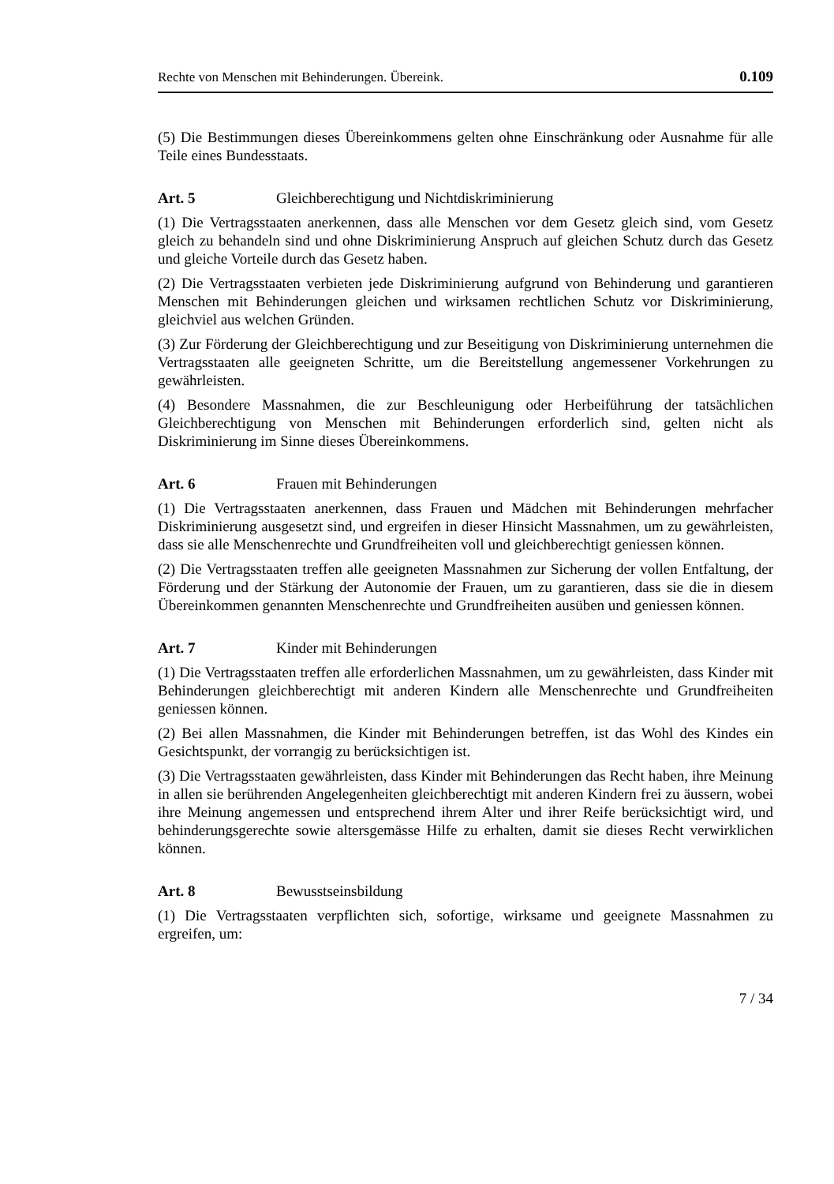Rechte von Menschen mit Behinderungen. Übereink. 0.109
(5) Die Bestimmungen dieses Übereinkommens gelten ohne Einschränkung oder Ausnahme für alle Teile eines Bundesstaats.
Art. 5 Gleichberechtigung und Nichtdiskriminierung
(1) Die Vertragsstaaten anerkennen, dass alle Menschen vor dem Gesetz gleich sind, vom Gesetz gleich zu behandeln sind und ohne Diskriminierung Anspruch auf gleichen Schutz durch das Gesetz und gleiche Vorteile durch das Gesetz haben.
(2) Die Vertragsstaaten verbieten jede Diskriminierung aufgrund von Behinderung und garantieren Menschen mit Behinderungen gleichen und wirksamen rechtlichen Schutz vor Diskriminierung, gleichviel aus welchen Gründen.
(3) Zur Förderung der Gleichberechtigung und zur Beseitigung von Diskriminierung unternehmen die Vertragsstaaten alle geeigneten Schritte, um die Bereitstellung angemessener Vorkehrungen zu gewährleisten.
(4) Besondere Massnahmen, die zur Beschleunigung oder Herbeiführung der tatsächlichen Gleichberechtigung von Menschen mit Behinderungen erforderlich sind, gelten nicht als Diskriminierung im Sinne dieses Übereinkommens.
Art. 6 Frauen mit Behinderungen
(1) Die Vertragsstaaten anerkennen, dass Frauen und Mädchen mit Behinderungen mehrfacher Diskriminierung ausgesetzt sind, und ergreifen in dieser Hinsicht Massnahmen, um zu gewährleisten, dass sie alle Menschenrechte und Grundfreiheiten voll und gleichberechtigt geniessen können.
(2) Die Vertragsstaaten treffen alle geeigneten Massnahmen zur Sicherung der vollen Entfaltung, der Förderung und der Stärkung der Autonomie der Frauen, um zu garantieren, dass sie die in diesem Übereinkommen genannten Menschenrechte und Grundfreiheiten ausüben und geniessen können.
Art. 7 Kinder mit Behinderungen
(1) Die Vertragsstaaten treffen alle erforderlichen Massnahmen, um zu gewährleisten, dass Kinder mit Behinderungen gleichberechtigt mit anderen Kindern alle Menschenrechte und Grundfreiheiten geniessen können.
(2) Bei allen Massnahmen, die Kinder mit Behinderungen betreffen, ist das Wohl des Kindes ein Gesichtspunkt, der vorrangig zu berücksichtigen ist.
(3) Die Vertragsstaaten gewährleisten, dass Kinder mit Behinderungen das Recht haben, ihre Meinung in allen sie berührenden Angelegenheiten gleichberechtigt mit anderen Kindern frei zu äussern, wobei ihre Meinung angemessen und entsprechend ihrem Alter und ihrer Reife berücksichtigt wird, und behinderungsgerechte sowie altersgemässe Hilfe zu erhalten, damit sie dieses Recht verwirklichen können.
Art. 8 Bewusstseinsbildung
(1) Die Vertragsstaaten verpflichten sich, sofortige, wirksame und geeignete Massnahmen zu ergreifen, um:
7 / 34